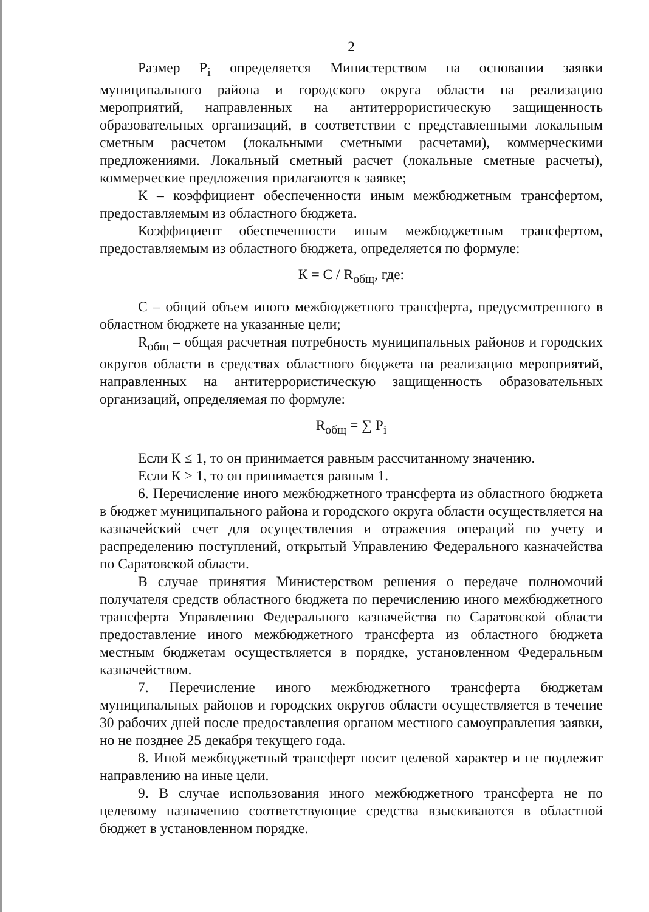2
Размер P<sub>i</sub> определяется Министерством на основании заявки муниципального района и городского округа области на реализацию мероприятий, направленных на антитеррористическую защищенность образовательных организаций, в соответствии с представленными локальным сметным расчетом (локальными сметными расчетами), коммерческими предложениями. Локальный сметный расчет (локальные сметные расчеты), коммерческие предложения прилагаются к заявке;
К – коэффициент обеспеченности иным межбюджетным трансфертом, предоставляемым из областного бюджета.
Коэффициент обеспеченности иным межбюджетным трансфертом, предоставляемым из областного бюджета, определяется по формуле:
К = С / R<sub>общ</sub>, где:
С – общий объем иного межбюджетного трансферта, предусмотренного в областном бюджете на указанные цели;
R<sub>общ</sub> – общая расчетная потребность муниципальных районов и городских округов области в средствах областного бюджета на реализацию мероприятий, направленных на антитеррористическую защищенность образовательных организаций, определяемая по формуле:
R<sub>общ</sub> = ∑ P<sub>i</sub>
Если К ≤ 1, то он принимается равным рассчитанному значению.
Если К > 1, то он принимается равным 1.
6. Перечисление иного межбюджетного трансферта из областного бюджета в бюджет муниципального района и городского округа области осуществляется на казначейский счет для осуществления и отражения операций по учету и распределению поступлений, открытый Управлению Федерального казначейства по Саратовской области.
В случае принятия Министерством решения о передаче полномочий получателя средств областного бюджета по перечислению иного межбюджетного трансферта Управлению Федерального казначейства по Саратовской области предоставление иного межбюджетного трансферта из областного бюджета местным бюджетам осуществляется в порядке, установленном Федеральным казначейством.
7. Перечисление иного межбюджетного трансферта бюджетам муниципальных районов и городских округов области осуществляется в течение 30 рабочих дней после предоставления органом местного самоуправления заявки, но не позднее 25 декабря текущего года.
8. Иной межбюджетный трансферт носит целевой характер и не подлежит направлению на иные цели.
9. В случае использования иного межбюджетного трансферта не по целевому назначению соответствующие средства взыскиваются в областной бюджет в установленном порядке.